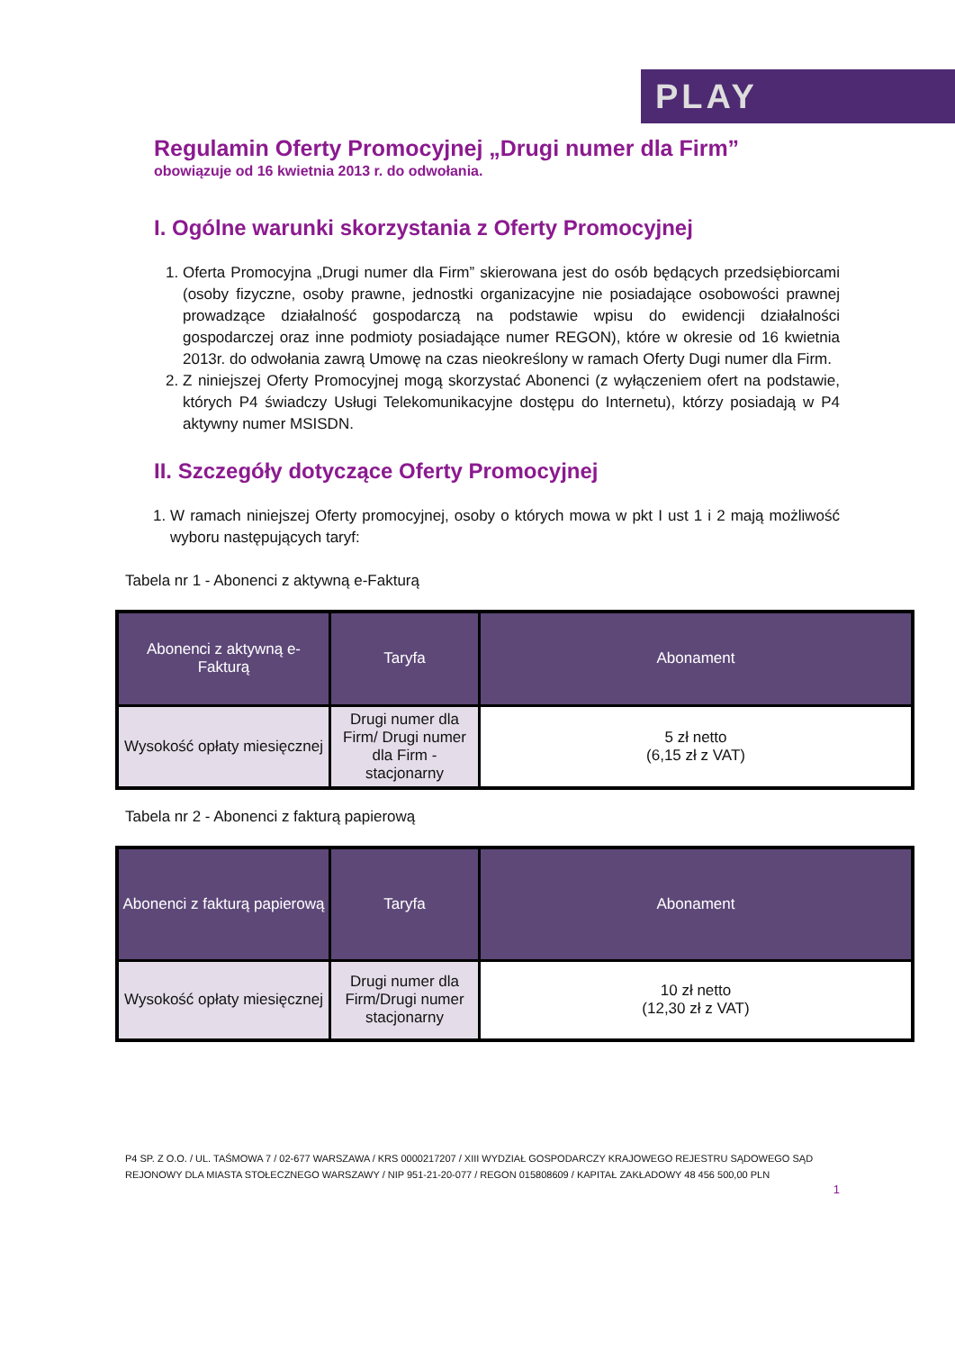PLAY
Regulamin Oferty Promocyjnej „Drugi numer dla Firm”
obowiązuje od 16 kwietnia 2013 r. do odwołania.
I. Ogólne warunki skorzystania z Oferty Promocyjnej
1. Oferta Promocyjna „Drugi numer dla Firm” skierowana jest do osób będących przedsiębiorcami (osoby fizyczne, osoby prawne, jednostki organizacyjne nie posiadające osobowości prawnej prowadzące działalność gospodarczą na podstawie wpisu do ewidencji działalności gospodarczej oraz inne podmioty posiadające numer REGON), które w okresie od 16 kwietnia 2013r. do odwołania zawrą Umowę na czas nieokreślony w ramach Oferty Dugi numer dla Firm.
2. Z niniejszej Oferty Promocyjnej mogą skorzystać Abonenci (z wyłączeniem ofert na podstawie, których P4 świadczy Usługi Telekomunikacyjne dostępu do Internetu), którzy posiadają w P4 aktywny numer MSISDN.
II. Szczegóły dotyczące Oferty Promocyjnej
1. W ramach niniejszej Oferty promocyjnej, osoby o których mowa w pkt I ust 1 i 2 mają możliwość wyboru następujących taryf:
Tabela nr 1 - Abonenci z aktywną e-Fakturą
| Abonenci z aktywną e-Fakturą | Taryfa | Abonament |
| --- | --- | --- |
| Wysokość opłaty miesięcznej | Drugi numer dla Firm/ Drugi numer dla Firm - stacjonarny | 5 zł netto (6,15 zł z VAT) |
Tabela nr 2 - Abonenci z fakturą papierową
| Abonenci z fakturą papierową | Taryfa | Abonament |
| --- | --- | --- |
| Wysokość opłaty miesięcznej | Drugi numer dla Firm/Drugi numer stacjonarny | 10 zł netto (12,30 zł z VAT) |
P4 SP. Z O.O. / UL. TAŚMOWA 7 / 02-677 WARSZAWA / KRS 0000217207 / XIII WYDZIAŁ GOSPODARCZY KRAJOWEGO REJESTRU SĄDOWEGO SĄD REJONOWY DLA MIASTA STOŁECZNEGO WARSZAWY / NIP 951-21-20-077 / REGON 015808609 / KAPITAŁ ZAKŁADOWY 48 456 500,00 PLN
1